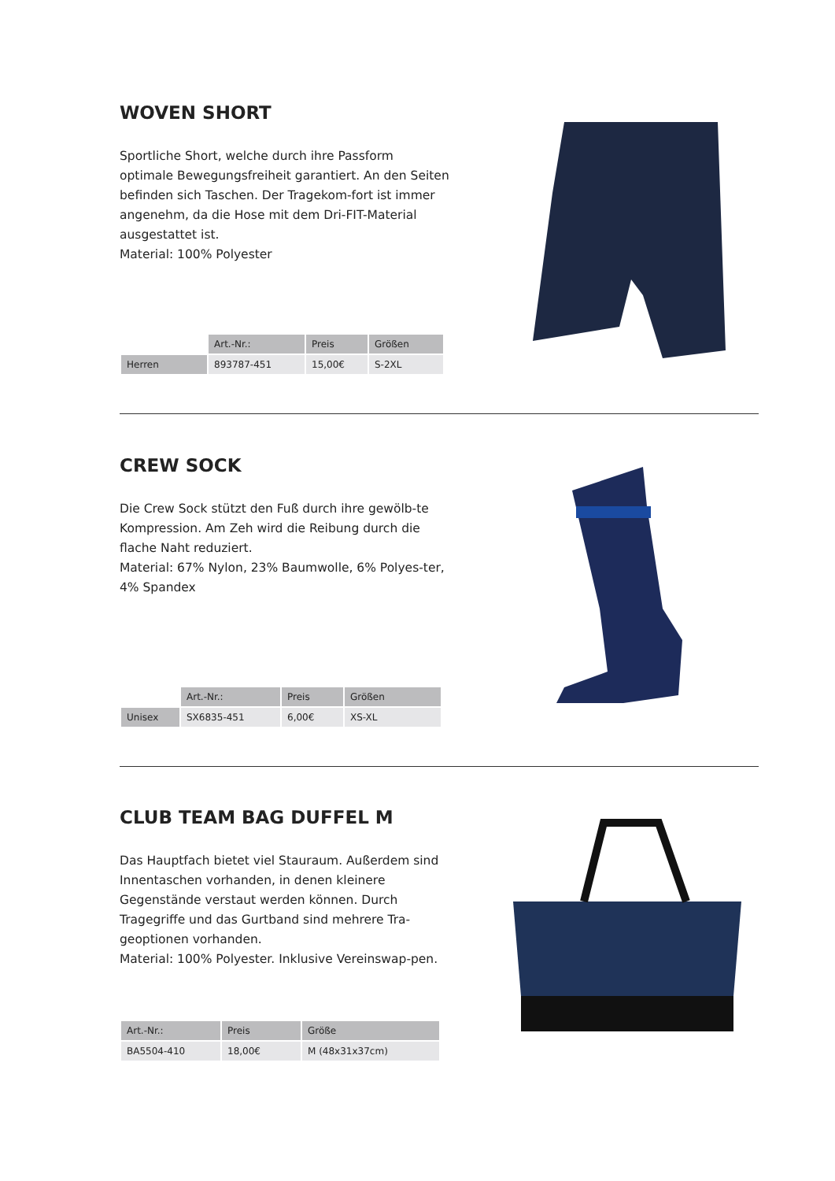WOVEN SHORT
Sportliche Short, welche durch ihre Passform optimale Bewegungsfreiheit garantiert. An den Seiten befinden sich Taschen. Der Tragekom-fort ist immer angenehm, da die Hose mit dem Dri-FIT-Material ausgestattet ist.
Material: 100% Polyester
| | Art.-Nr.: | Preis | Größen |
| --- | --- | --- | --- |
| Herren | 893787-451 | 15,00€ | S-2XL |
CREW SOCK
Die Crew Sock stützt den Fuß durch ihre gewölb-te Kompression. Am Zeh wird die Reibung durch die flache Naht reduziert.
Material: 67% Nylon, 23% Baumwolle, 6% Polyes-ter, 4% Spandex
| | Art.-Nr.: | Preis | Größen |
| --- | --- | --- | --- |
| Unisex | SX6835-451 | 6,00€ | XS-XL |
CLUB TEAM BAG DUFFEL M
Das Hauptfach bietet viel Stauraum. Außerdem sind Innentaschen vorhanden, in denen kleinere Gegenstände verstaut werden können. Durch Tragegriffe und das Gurtband sind mehrere Tra-geoptionen vorhanden.
Material: 100% Polyester. Inklusive Vereinswap-pen.
| Art.-Nr.: | Preis | Größe |
| --- | --- | --- |
| BA5504-410 | 18,00€ | M (48x31x37cm) |